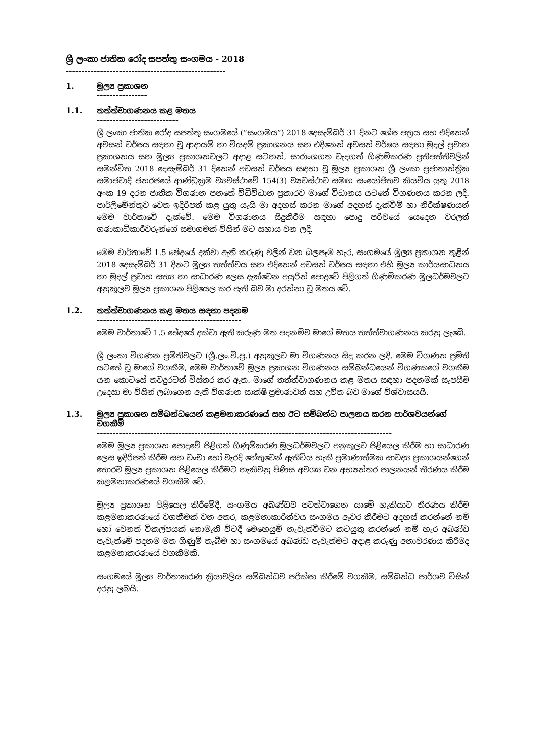ශ්‍රී ලංකා ජාතික රෝද සපත්තු සංගමය - 2018
---------------------------------------------------
1. මූල්‍ය ප්‍රකාශන
----------------
1.1. තත්ත්වාගණනය කළ මතය
--------------------------
ශ්‍රී ලංකා ජාතික රෝද සපත්තු සංගමයේ (“සංගමය”) 2018 දෙසැම්බර් 31 දිනට ශේෂ පත්‍රය සහ එදිනෙන් අවසන් වර්ෂය සඳහා වූ ආදායම් හා වියදම් ප්‍රකාශනය සහ එදිනෙන් අවසන් වර්ෂය සඳහා මුදල් ප්‍රවාහ ප්‍රකාශනය සහ මූල්‍ය ප්‍රකාශනවලට අදාළ සටහන්, සාරාංශගත වැදගත් ගිණුම්කරණ ප්‍රතිපත්තිවලින් සමන්විත 2018 දෙසැම්බර් 31 දිනෙන් අවසන් වර්ෂය සඳහා වූ මූල්‍ය ප්‍රකාශන ශ්‍රී ලංකා ප්‍රජාතාන්ත්‍රික සමාජවාදී ජනරජයේ ආණ්ඩුක්‍රම ව්‍යවස්ථාවේ 154(3) ව්‍යවස්ථාව සමඟ සංයෝජිතව කියවිය යුතු 2018 අංක 19 දරන ජාතික විගණන පනතේ විධිවිධාන ප්‍රකාරව මාගේ විධානය යටතේ විගණනය කරන ලදී. පාර්ලිමේන්තුව වෙත ඉදිරිපත් කළ යුතු යැයි මා අදහස් කරන මාගේ අදහස් දැක්වීම් හා නිරීක්ෂණයන් මෙම වාර්තාවේ දැක්වේ. මෙම විගණනය සිදුකිරීම සඳහා පොදු පරිචයේ යෙදෙන වරලත් ගණකාධිකාරීවරුන්ගේ සමාගමක් විසින් මට සහාය වන ලදී.
මෙම වාර්තාවේ 1.5 ඡේදයේ දක්වා ඇති කරුණු වලින් වන බලපෑම හැර, සංගමයේ මූල්‍ය ප්‍රකාශන තුළින් 2018 දෙසැම්බර් 31 දිනට මූල්‍ය තත්ත්වය සහ එදිනෙන් අවසන් වර්ෂය සඳහා එහි මූල්‍ය කාර්යසාධනය හා මුදල් ප්‍රවාහ සත්‍ය හා සාධාරණ ලෙස දැක්වෙන අයුරින් පොදුවේ පිළිගත් ගිණුම්කරණ මූලධර්මවලට අනුකූලව මූල්‍ය ප්‍රකාශන පිළියෙල කර ඇති බව මා දරන්නා වූ මතය වේ.
1.2. තත්ත්වාගණනය කළ මතය සඳහා පදනම
----------------------------------------------
මෙම වාර්තාවේ 1.5 ඡේදයේ දක්වා ඇති කරුණු මත පදනම්ව මාගේ මතය තත්ත්වාගණනය කරනු ලැබේ.
ශ්‍රී ලංකා විගණන ප්‍රමිතිවලට (ශ්‍රී.ලං.වි.ප්‍ර.) අනුකූලව මා විගණනය සිදු කරන ලදි. මෙම විගණන ප්‍රමිති යටතේ වූ මාගේ වගකීම, මෙම වාර්තාවේ මූල්‍ය ප්‍රකාශන විගණනය සම්බන්ධයෙන් විගණකගේ වගකීම යන කොටසේ තවදුරටත් විස්තර කර ඇත. මාගේ තත්ත්වාගණනය කළ මතය සඳහා පදනමක් සැපයීම උදෙසා මා විසින් ලබාගෙන ඇති විගණන සාක්ෂි ප්‍රමාණවත් සහ උචිත බව මාගේ විශ්වාසයයි.
1.3. මූල්‍ය ප්‍රකාශන සම්බන්ධයෙන් කළමනාකරණයේ සහ ඊට සම්බන්ධ පාලනය කරන පාර්ශවයන්ගේ වගකීම්
----------------------------------------------------------------------------------------------
මෙම මූල්‍ය ප්‍රකාශන පොදුවේ පිළිගත් ගිණුම්කරණ මූලධර්මවලට අනුකූලව පිළියෙල කිරීම හා සාධාරණ ලෙස ඉදිරිපත් කිරීම සහ වංචා හෝ වැරදි හේතුවෙන් ඇතිවිය හැකි ප්‍රමාණාත්මක සාවද්‍ය ප්‍රකාශයන්ගෙන් තොරව මූල්‍ය ප්‍රකාශන පිළියෙල කිරීමට හැකිවනු පිණිස අවශ්‍ය වන අභ්‍යන්තර පාලනයන් තීරණය කිරීම කළමනාකරණයේ වගකීම වේ.
මූල්‍ය ප්‍රකාශන පිළියෙල කිරීමේදී, සංගමය අඛණ්ඩව පවත්වාගෙන යාමේ හැකියාව තීරණය කිරීම කළමනාකරණයේ වගකීමක් වන අතර, කළමනාකාරිත්වය සංගමය ඈවර කිරීමට අදහස් කරන්නේ නම් හෝ වෙනත් විකල්පයක් නොමැති විටදී මෙහෙයුම් නැවැත්වීමට කටයුතු කරන්නේ නම් හැර අඛණ්ඩ පැවැත්මේ පදනම මත ගිණුම් තැබීම හා සංගමයේ අඛණ්ඩ පැවැත්මට අදාළ කරුණු අනාවරණය කිරීමද කළමනාකරණයේ වගකීමකි.
සංගමයේ මූල්‍ය වාර්තාකරණ ක්‍රියාවලිය සම්බන්ධව පරීක්ෂා කිරීමේ වගකීම, සම්බන්ධ පාර්ශව විසින් දරනු ලබයි.